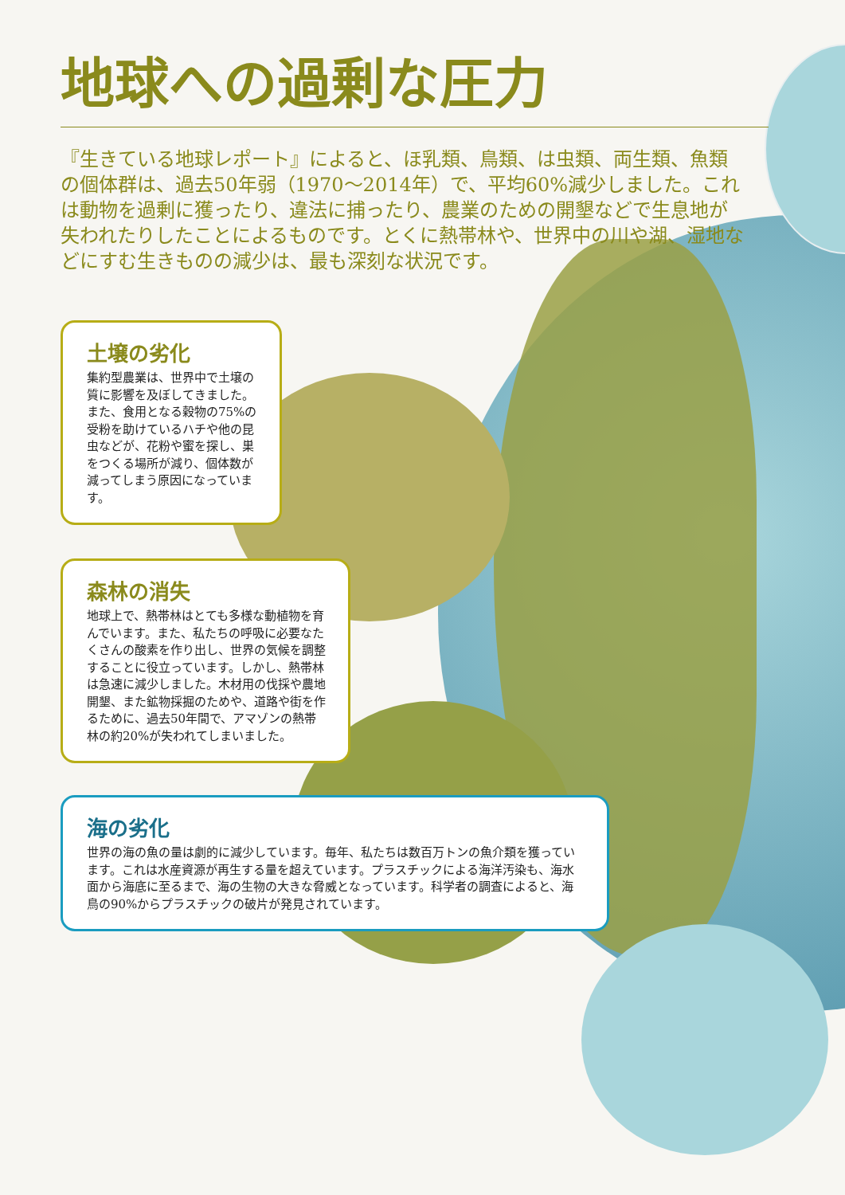地球への過剰な圧力
『生きている地球レポート』によると、ほ乳類、鳥類、は虫類、両生類、魚類の個体群は、過去50年弱（1970〜2014年）で、平均60%減少しました。これは動物を過剰に獲ったり、違法に捕ったり、農業のための開墾などで生息地が失われたりしたことによるものです。とくに熱帯林や、世界中の川や湖、湿地などにすむ生きものの減少は、最も深刻な状況です。
土壌の劣化
集約型農業は、世界中で土壌の質に影響を及ぼしてきました。また、食用となる穀物の75%の受粉を助けているハチや他の昆虫などが、花粉や蜜を探し、巣をつくる場所が減り、個体数が減ってしまう原因になっています。
森林の消失
地球上で、熱帯林はとても多様な動植物を育んでいます。また、私たちの呼吸に必要なたくさんの酸素を作り出し、世界の気候を調整することに役立っています。しかし、熱帯林は急速に減少しました。木材用の伐採や農地開墾、また鉱物採掘のためや、道路や街を作るために、過去50年間で、アマゾンの熱帯林の約20%が失われてしまいました。
海の劣化
世界の海の魚の量は劇的に減少しています。毎年、私たちは数百万トンの魚介類を獲っています。これは水産資源が再生する量を超えています。プラスチックによる海洋汚染も、海水面から海底に至るまで、海の生物の大きな脅威となっています。科学者の調査によると、海鳥の90%からプラスチックの破片が発見されています。